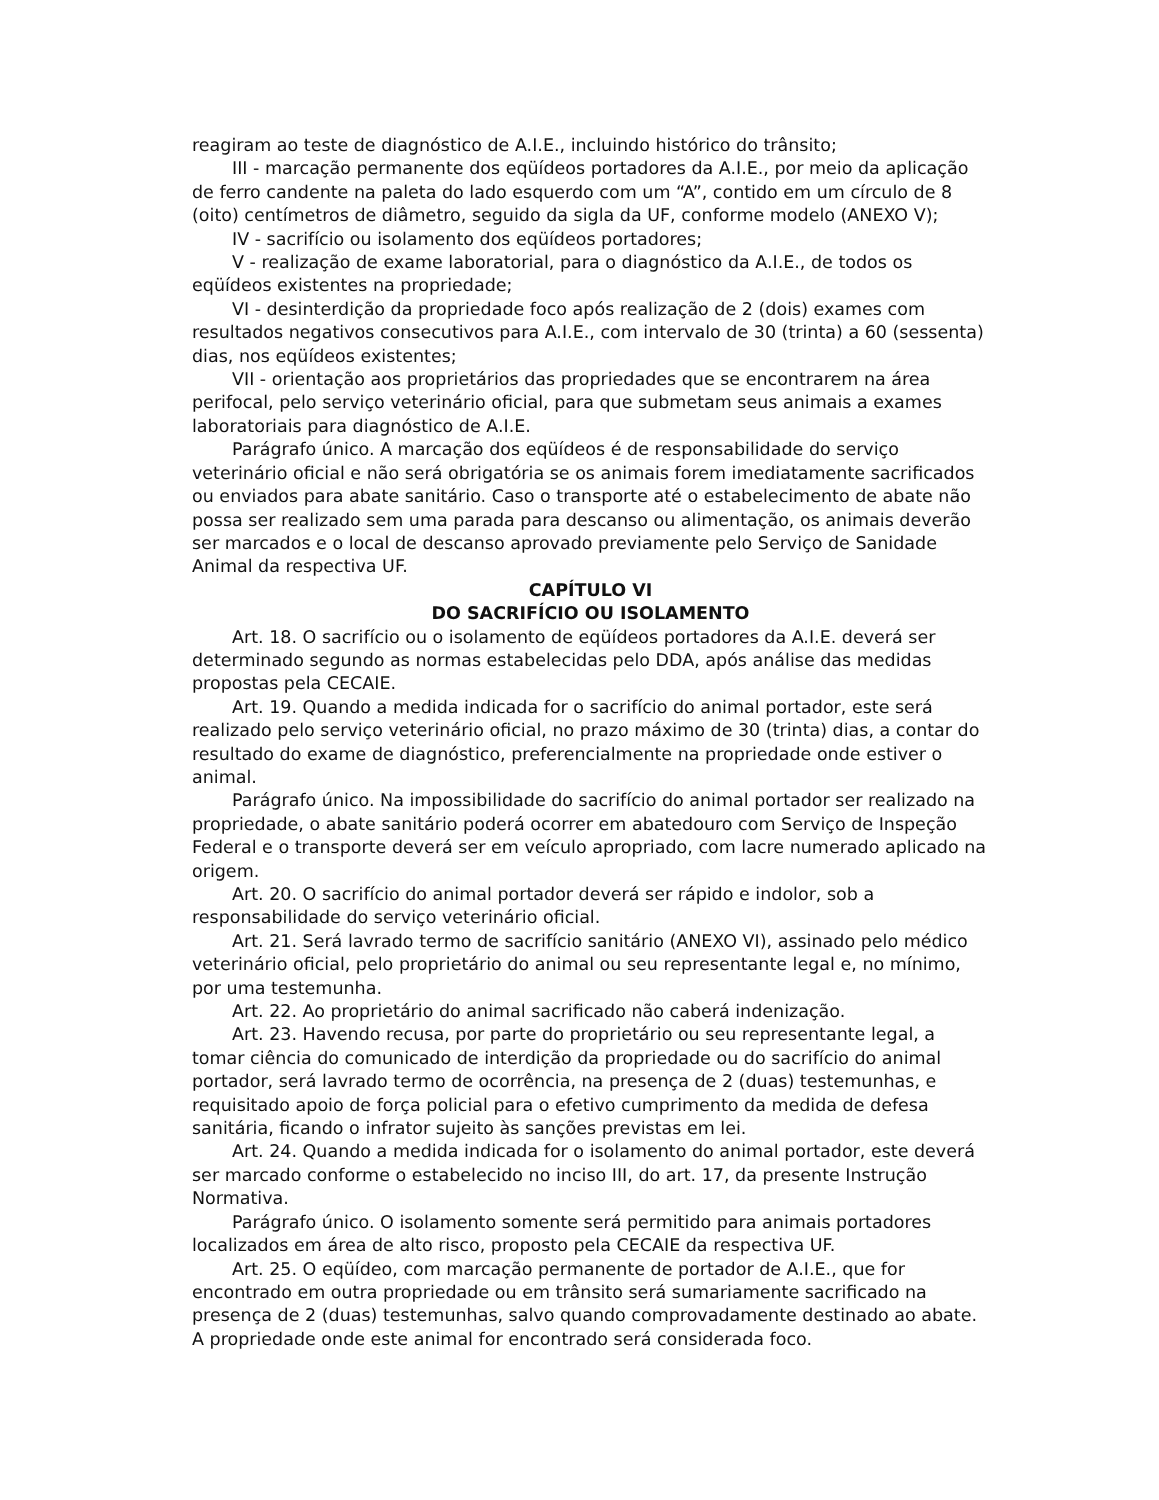reagiram ao teste de diagnóstico de A.I.E., incluindo histórico do trânsito;
III - marcação permanente dos eqüídeos portadores da A.I.E., por meio da aplicação de ferro candente na paleta do lado esquerdo com um “A”, contido em um círculo de 8 (oito) centímetros de diâmetro, seguido da sigla da UF, conforme modelo (ANEXO V);
IV - sacrifício ou isolamento dos eqüídeos portadores;
V - realização de exame laboratorial, para o diagnóstico da A.I.E., de todos os eqüídeos existentes na propriedade;
VI - desinterdição da propriedade foco após realização de 2 (dois) exames com resultados negativos consecutivos para A.I.E., com intervalo de 30 (trinta) a 60 (sessenta) dias, nos eqüídeos existentes;
VII - orientação aos proprietários das propriedades que se encontrarem na área perifocal, pelo serviço veterinário oficial, para que submetam seus animais a exames laboratoriais para diagnóstico de A.I.E.
Parágrafo único. A marcação dos eqüídeos é de responsabilidade do serviço veterinário oficial e não será obrigatória se os animais forem imediatamente sacrificados ou enviados para abate sanitário. Caso o transporte até o estabelecimento de abate não possa ser realizado sem uma parada para descanso ou alimentação, os animais deverão ser marcados e o local de descanso aprovado previamente pelo Serviço de Sanidade Animal da respectiva UF.
CAPÍTULO VI
DO SACRIFÍCIO OU ISOLAMENTO
Art. 18. O sacrifício ou o isolamento de eqüídeos portadores da A.I.E. deverá ser determinado segundo as normas estabelecidas pelo DDA, após análise das medidas propostas pela CECAIE.
Art. 19. Quando a medida indicada for o sacrifício do animal portador, este será realizado pelo serviço veterinário oficial, no prazo máximo de 30 (trinta) dias, a contar do resultado do exame de diagnóstico, preferencialmente na propriedade onde estiver o animal.
Parágrafo único. Na impossibilidade do sacrifício do animal portador ser realizado na propriedade, o abate sanitário poderá ocorrer em abatedouro com Serviço de Inspeção Federal e o transporte deverá ser em veículo apropriado, com lacre numerado aplicado na origem.
Art. 20. O sacrifício do animal portador deverá ser rápido e indolor, sob a responsabilidade do serviço veterinário oficial.
Art. 21. Será lavrado termo de sacrifício sanitário (ANEXO VI), assinado pelo médico veterinário oficial, pelo proprietário do animal ou seu representante legal e, no mínimo, por uma testemunha.
Art. 22. Ao proprietário do animal sacrificado não caberá indenização.
Art. 23. Havendo recusa, por parte do proprietário ou seu representante legal, a tomar ciência do comunicado de interdição da propriedade ou do sacrifício do animal portador, será lavrado termo de ocorrência, na presença de 2 (duas) testemunhas, e requisitado apoio de força policial para o efetivo cumprimento da medida de defesa sanitária, ficando o infrator sujeito às sanções previstas em lei.
Art. 24. Quando a medida indicada for o isolamento do animal portador, este deverá ser marcado conforme o estabelecido no inciso III, do art. 17, da presente Instrução Normativa.
Parágrafo único. O isolamento somente será permitido para animais portadores localizados em área de alto risco, proposto pela CECAIE da respectiva UF.
Art. 25. O eqüídeo, com marcação permanente de portador de A.I.E., que for encontrado em outra propriedade ou em trânsito será sumariamente sacrificado na presença de 2 (duas) testemunhas, salvo quando comprovadamente destinado ao abate. A propriedade onde este animal for encontrado será considerada foco.